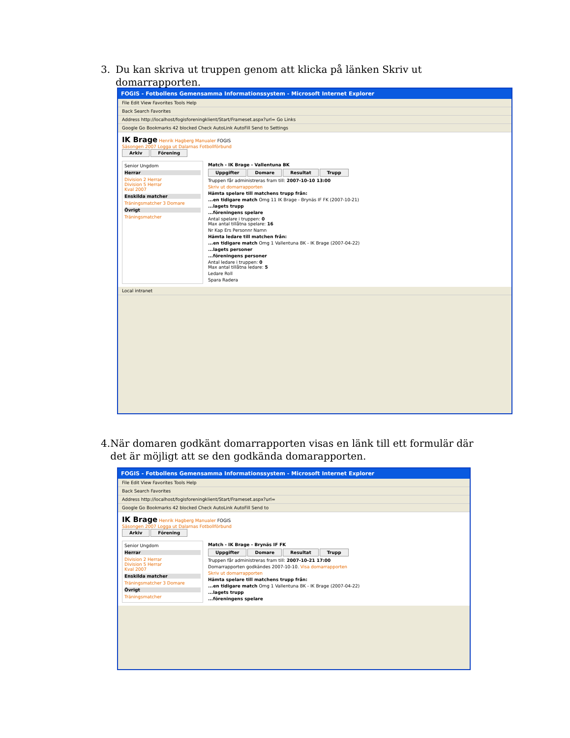3. Du kan skriva ut truppen genom att klicka på länken Skriv ut domarrapporten.
FOGIS - Fotbollens Gemensamma Informationssystem - Microsoft Internet Explorer
File Edit View Favorites Tools Help
Back Search Favorites
Address http://localhost/fogisforeningklient/Start/Frameset.aspx?url= Go Links
Google Go Bookmarks 42 blocked Check AutoLink AutoFill Send to Settings
IK Brage Henrik Hagberg Manualer FOGIS
Säsongen 2007 Logga ut Dalarnas Fotbollförbund
Arkiv Förening
Senior Ungdom
Herrar
Division 2 Herrar
Division 5 Herrar
Kval 2007
Enskilda matcher
Träningsmatcher 3 Domare
Övrigt
Träningsmatcher
Match - IK Brage - Vallentuna BK
Uppgifter Domare Resultat Trupp
Truppen får administreras fram till: 2007-10-10 13:00
Skriv ut domarrapporten
Hämta spelare till matchens trupp från:
...en tidigare match Omg 11 IK Brage - Brynäs IF FK (2007-10-21)
...lagets trupp
...föreningens spelare
Antal spelare i truppen: 0
Max antal tillåtna spelare: 16
Nr Kap Ers Personnr Namn
Hämta ledare till matchen från:
...en tidigare match Omg 1 Vallentuna BK - IK Brage (2007-04-22)
...lagets personer
...föreningens personer
Antal ledare i truppen: 0
Max antal tillåtna ledare: 5
Ledare Roll
Spara Radera
Local intranet
4. När domaren godkänt domarrapporten visas en länk till ett formulär där det är möjligt att se den godkända domarapporten.
FOGIS - Fotbollens Gemensamma Informationssystem - Microsoft Internet Explorer
File Edit View Favorites Tools Help
Back Search Favorites
Address http://localhost/fogisforeningklient/Start/Frameset.aspx?url=
Google Go Bookmarks 42 blocked Check AutoLink AutoFill Send to
IK Brage Henrik Hagberg Manualer FOGIS
Säsongen 2007 Logga ut Dalarnas Fotbollförbund
Arkiv Förening
Senior Ungdom
Herrar
Division 2 Herrar
Division 5 Herrar
Kval 2007
Enskilda matcher
Träningsmatcher 3 Domare
Övrigt
Träningsmatcher
Match - IK Brage - Brynäs IF FK
Uppgifter Domare Resultat Trupp
Truppen får administreras fram till: 2007-10-21 17:00
Domarrapporten godkändes 2007-10-10. Visa domarrapporten
Skriv ut domarrapporten
Hämta spelare till matchens trupp från:
...en tidigare match Omg 1 Vallentuna BK - IK Brage (2007-04-22)
...lagets trupp
...föreningens spelare